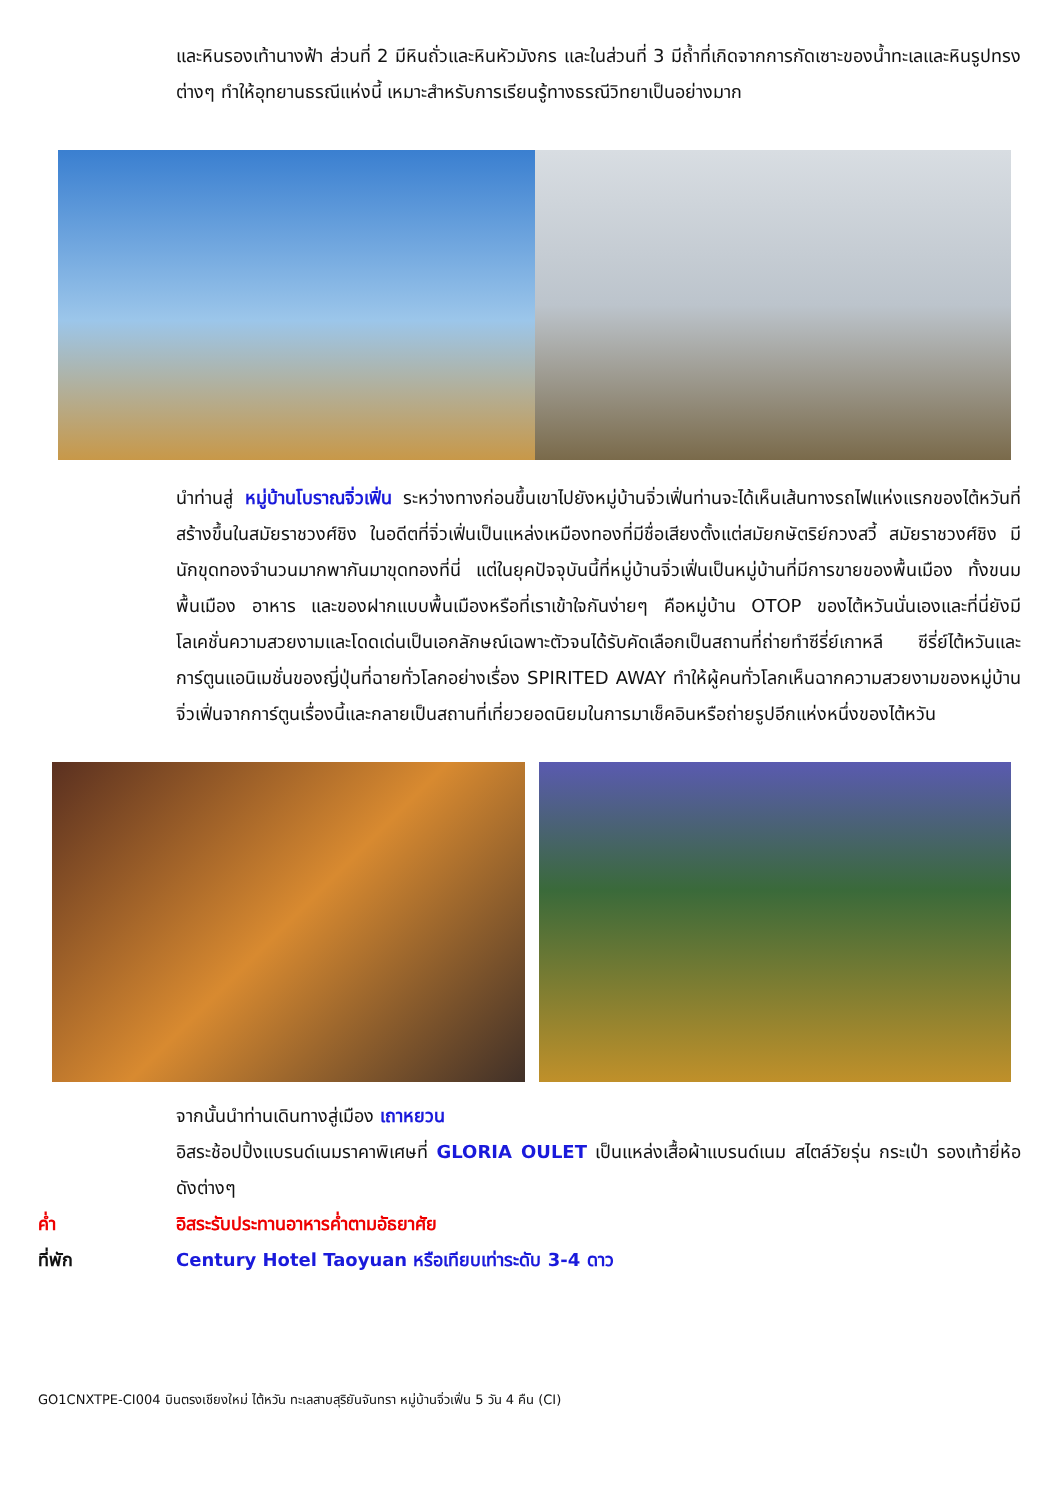และหินรองเท้านางฟ้า ส่วนที่ 2 มีหินถั่วและหินหัวมังกร และในส่วนที่ 3 มีถ้ำที่เกิดจากการกัดเซาะของน้ำทะเลและหินรูปทรงต่างๆ ทำให้อุทยานธรณีแห่งนี้ เหมาะสำหรับการเรียนรู้ทางธรณีวิทยาเป็นอย่างมาก
นำท่านสู่ หมู่บ้านโบราณจิ่วเฟิ่น ระหว่างทางก่อนขึ้นเขาไปยังหมู่บ้านจิ่วเฟิ่นท่านจะได้เห็นเส้นทางรถไฟแห่งแรกของไต้หวันที่สร้างขึ้นในสมัยราชวงศ์ชิง ในอดีตที่จิ่วเฟิ่นเป็นแหล่งเหมืองทองที่มีชื่อเสียงตั้งแต่สมัยกษัตริย์กวงสวี้ สมัยราชวงศ์ชิง มีนักขุดทองจำนวนมากพากันมาขุดทองที่นี่ แต่ในยุคปัจจุบันนี้ที่หมู่บ้านจิ่วเฟิ่นเป็นหมู่บ้านที่มีการขายของพื้นเมือง ทั้งขนมพื้นเมือง อาหาร และของฝากแบบพื้นเมืองหรือที่เราเข้าใจกันง่ายๆ คือหมู่บ้าน OTOP ของไต้หวันนั่นเองและที่นี่ยังมีโลเคชั่นความสวยงามและโดดเด่นเป็นเอกลักษณ์เฉพาะตัวจนได้รับคัดเลือกเป็นสถานที่ถ่ายทำซีรี่ย์เกาหลี ซีรี่ย์ไต้หวันและการ์ตูนแอนิเมชั่นของญี่ปุ่นที่ฉายทั่วโลกอย่างเรื่อง SPIRITED AWAY ทำให้ผู้คนทั่วโลกเห็นฉากความสวยงามของหมู่บ้านจิ่วเฟิ่นจากการ์ตูนเรื่องนี้และกลายเป็นสถานที่เที่ยวยอดนิยมในการมาเช็คอินหรือถ่ายรูปอีกแห่งหนึ่งของไต้หวัน
จากนั้นนำท่านเดินทางสู่เมือง เถาหยวน
อิสระช้อปปิ้งแบรนด์เนมราคาพิเศษที่ GLORIA OULET เป็นแหล่งเสื้อผ้าแบรนด์เนม สไตล์วัยรุ่น กระเป๋า รองเท้ายี่ห้อดังต่างๆ
ค่ำ อิสระรับประทานอาหารค่ำตามอัธยาศัย
ที่พัก Century Hotel Taoyuan หรือเทียบเท่าระดับ 3-4 ดาว
GO1CNXTPE-CI004 บินตรงเชียงใหม่ ไต้หวัน ทะเลสาบสุริยันจันทรา หมู่บ้านจิ่วเฟิ่น 5 วัน 4 คืน (CI)